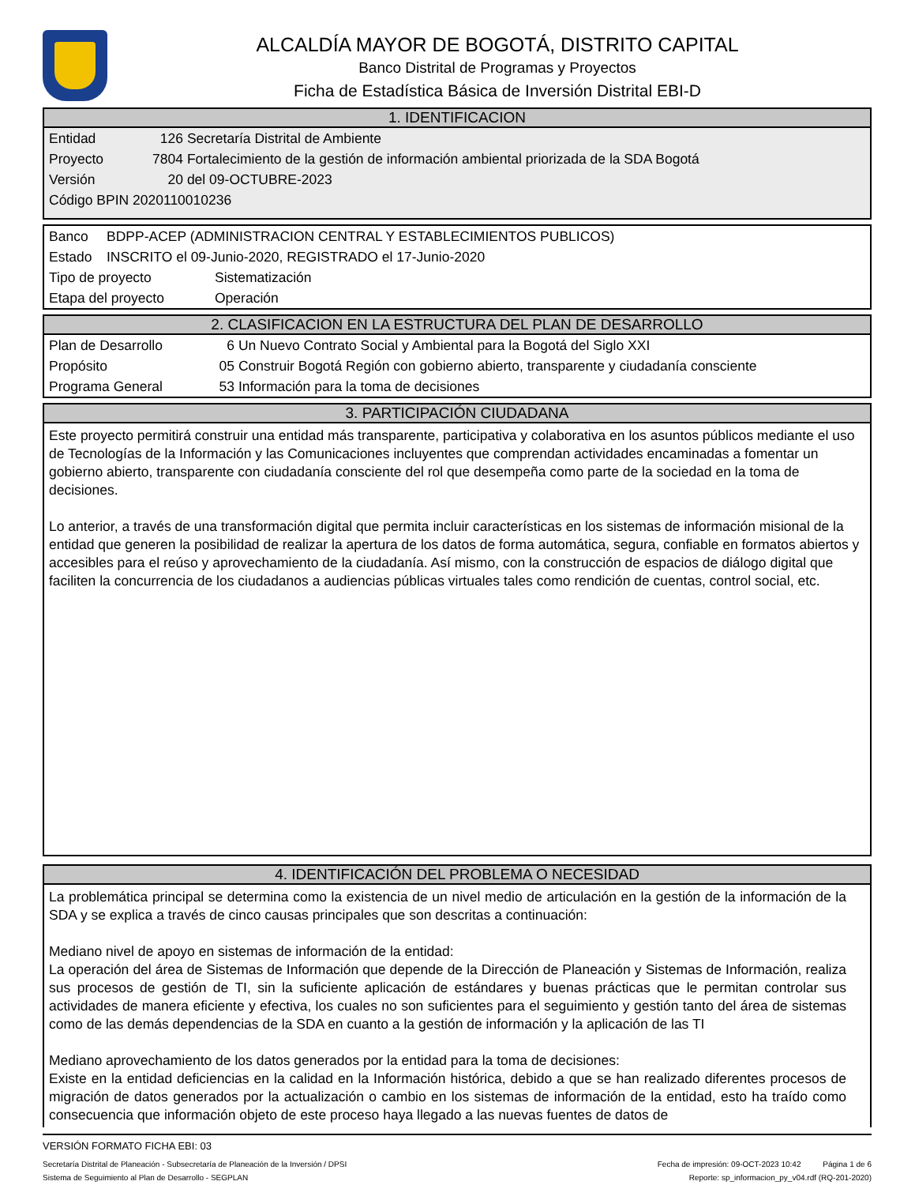ALCALDÍA MAYOR DE BOGOTÁ, DISTRITO CAPITAL
Banco Distrital de Programas y Proyectos
Ficha de Estadística Básica de Inversión Distrital EBI-D
1. IDENTIFICACION
Entidad 126 Secretaría Distrital de Ambiente
Proyecto 7804 Fortalecimiento de la gestión de información ambiental priorizada de la SDA Bogotá
Versión 20 del 09-OCTUBRE-2023
Código BPIN 2020110010236
Banco BDPP-ACEP (ADMINISTRACION CENTRAL Y ESTABLECIMIENTOS PUBLICOS)
Estado INSCRITO el 09-Junio-2020, REGISTRADO el 17-Junio-2020
Tipo de proyecto Sistematización
Etapa del proyecto Operación
2. CLASIFICACION EN LA ESTRUCTURA DEL PLAN DE DESARROLLO
Plan de Desarrollo 6 Un Nuevo Contrato Social y Ambiental para la Bogotá del Siglo XXI
Propósito 05 Construir Bogotá Región con gobierno abierto, transparente y ciudadanía consciente
Programa General 53 Información para la toma de decisiones
3. PARTICIPACIÓN CIUDADANA
Este proyecto permitirá construir una entidad más transparente, participativa y colaborativa en los asuntos públicos mediante el uso de Tecnologías de la Información y las Comunicaciones incluyentes que comprendan actividades encaminadas a fomentar un gobierno abierto, transparente con ciudadanía consciente del rol que desempeña como parte de la sociedad en la toma de decisiones.
Lo anterior, a través de una transformación digital que permita incluir características en los sistemas de información misional de la entidad que generen la posibilidad de realizar la apertura de los datos de forma automática, segura, confiable en formatos abiertos y accesibles para el reúso y aprovechamiento de la ciudadanía. Así mismo, con la construcción de espacios de diálogo digital que faciliten la concurrencia de los ciudadanos a audiencias públicas virtuales tales como rendición de cuentas, control social, etc.
4. IDENTIFICACIÓN DEL PROBLEMA O NECESIDAD
La problemática principal se determina como la existencia de un nivel medio de articulación en la gestión de la información de la SDA y se explica a través de cinco causas principales que son descritas a continuación:
Mediano nivel de apoyo en sistemas de información de la entidad:
La operación del área de Sistemas de Información que depende de la Dirección de Planeación y Sistemas de Información, realiza sus procesos de gestión de TI, sin la suficiente aplicación de estándares y buenas prácticas que le permitan controlar sus actividades de manera eficiente y efectiva, los cuales no son suficientes para el seguimiento y gestión tanto del área de sistemas como de las demás dependencias de la SDA en cuanto a la gestión de información y la aplicación de las TI
Mediano aprovechamiento de los datos generados por la entidad para la toma de decisiones:
Existe en la entidad deficiencias en la calidad en la Información histórica, debido a que se han realizado diferentes procesos de migración de datos generados por la actualización o cambio en los sistemas de información de la entidad, esto ha traído como consecuencia que información objeto de este proceso haya llegado a las nuevas fuentes de datos de
VERSIÓN FORMATO FICHA EBI: 03
Secretaría Distrital de Planeación - Subsecretaría de Planeación de la Inversión / DPSI Fecha de impresión: 09-OCT-2023 10:42 Página 1 de 6
Sistema de Seguimiento al Plan de Desarrollo - SEGPLAN Reporte: sp_informacion_py_v04.rdf (RQ-201-2020)